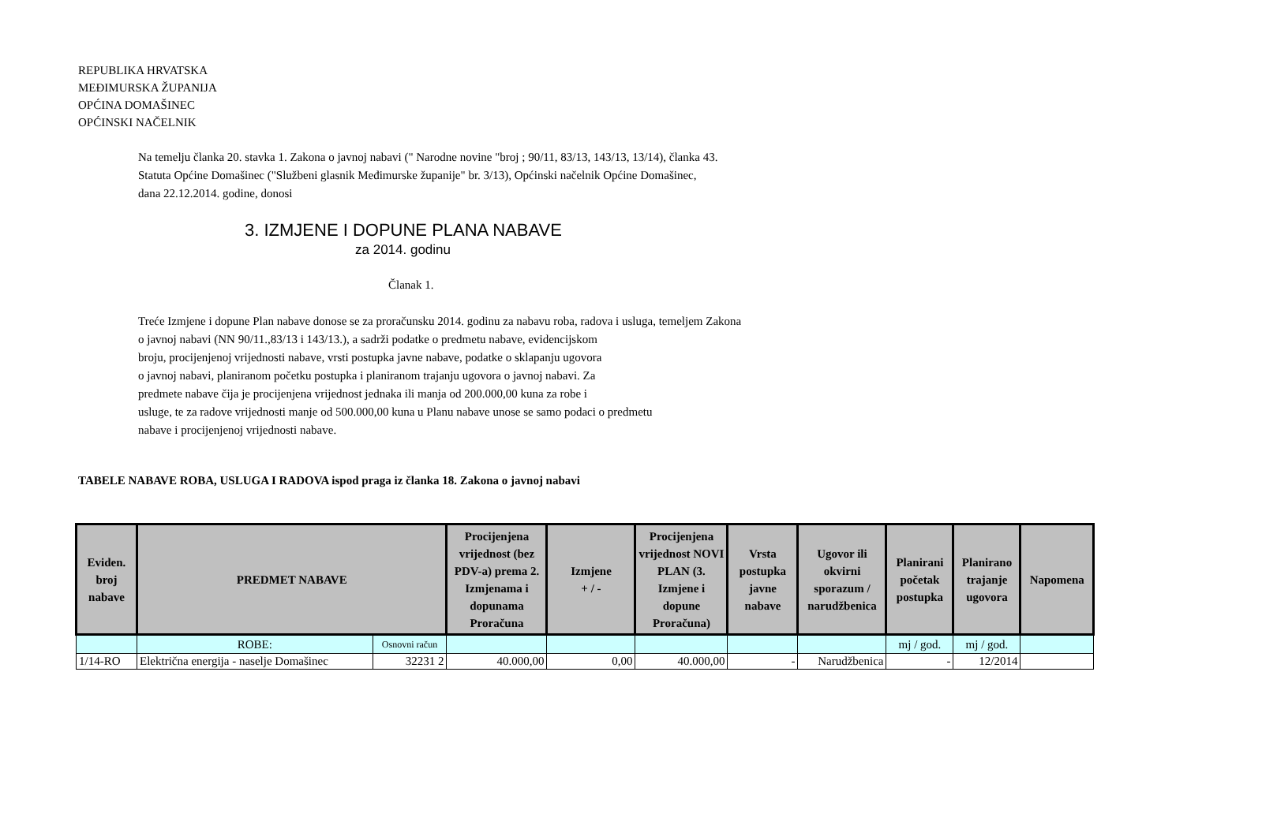REPUBLIKA HRVATSKA
MEĐIMURSKA ŽUPANIJA
OPĆINA DOMAŠINEC
OPĆINSKI NAČELNIK
Na temelju članka 20. stavka 1. Zakona o javnoj nabavi (" Narodne novine "broj ; 90/11, 83/13, 143/13, 13/14), članka 43.
Statuta Općine Domašinec ("Službeni glasnik Međimurske županije" br. 3/13), Općinski načelnik Općine Domašinec,
dana 22.12.2014. godine, donosi
3. IZMJENE I DOPUNE PLANA NABAVE
za 2014. godinu
Članak 1.
Treće Izmjene i dopune Plan nabave donose se za proračunsku 2014. godinu za nabavu roba, radova i usluga, temeljem Zakona
o javnoj nabavi (NN 90/11.,83/13 i 143/13.), a sadrži podatke o predmetu nabave, evidencijskom
broju, procijenjenoj vrijednosti nabave, vrsti postupka javne nabave, podatke o sklapanju ugovora
o javnoj nabavi, planiranom početku postupka i planiranom trajanju ugovora o javnoj nabavi. Za
predmete nabave čija je procijenjena vrijednost jednaka ili manja od 200.000,00 kuna za robe i
usluge, te za radove vrijednosti manje od 500.000,00 kuna u Planu nabave unose se samo podaci o predmetu
nabave i procijenjenoj vrijednosti nabave.
TABELE NABAVE ROBA, USLUGA I RADOVA ispod praga iz članka 18. Zakona o javnoj nabavi
| Eviden. broj nabave | PREDMET NABAVE | | Procijenjena vrijednost (bez PDV-a) prema 2. Izmjenama i dopunama Proračuna | Izmjene + / - | Procijenjena vrijednost NOVI PLAN (3. Izmjene i dopune Proračuna) | Vrsta postupka javne nabave | Ugovor ili okvirni sporazum / narudžbenica | Planirani početak postupka | Planirano trajanje ugovora | Napomena |
| --- | --- | --- | --- | --- | --- | --- | --- | --- | --- | --- |
| | ROBE: | Osnovni račun | | | | | | mj / god. | mj / god. | |
| 1/14-RO | Električna energija - naselje Domašinec | 32231 2 | 40.000,00 | 0,00 | 40.000,00 | - | Narudžbenica | - | 12/2014 | |